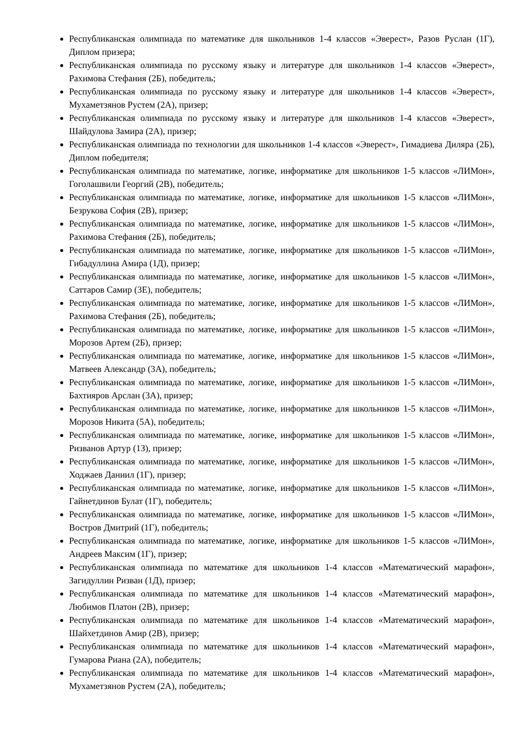Республиканская олимпиада по математике для школьников 1-4 классов «Эверест», Разов Руслан (1Г), Диплом призера;
Республиканская олимпиада по русскому языку и литературе для школьников 1-4 классов «Эверест», Рахимова Стефания (2Б), победитель;
Республиканская олимпиада по русскому языку и литературе для школьников 1-4 классов «Эверест», Мухаметзянов Рустем (2А), призер;
Республиканская олимпиада по русскому языку и литературе для школьников 1-4 классов «Эверест», Шайдулова Замира (2А), призер;
Республиканская олимпиада по технологии для школьников 1-4 классов «Эверест», Гимадиева Диляра (2Б), Диплом победителя;
Республиканская олимпиада по математике, логике, информатике для школьников 1-5 классов «ЛИМон», Гоголашвили Георгий (2В), победитель;
Республиканская олимпиада по математике, логике, информатике для школьников 1-5 классов «ЛИМон», Безрукова София (2В), призер;
Республиканская олимпиада по математике, логике, информатике для школьников 1-5 классов «ЛИМон», Рахимова Стефания (2Б), победитель;
Республиканская олимпиада по математике, логике, информатике для школьников 1-5 классов «ЛИМон», Гибадуллина Амира (1Д), призер;
Республиканская олимпиада по математике, логике, информатике для школьников 1-5 классов «ЛИМон», Саттаров Самир (3Е), победитель;
Республиканская олимпиада по математике, логике, информатике для школьников 1-5 классов «ЛИМон», Рахимова Стефания (2Б), победитель;
Республиканская олимпиада по математике, логике, информатике для школьников 1-5 классов «ЛИМон», Морозов Артем (2Б), призер;
Республиканская олимпиада по математике, логике, информатике для школьников 1-5 классов «ЛИМон», Матвеев Александр (3А), победитель;
Республиканская олимпиада по математике, логике, информатике для школьников 1-5 классов «ЛИМон», Бахтияров Арслан (3А), призер;
Республиканская олимпиада по математике, логике, информатике для школьников 1-5 классов «ЛИМон», Морозов Никита (5А), победитель;
Республиканская олимпиада по математике, логике, информатике для школьников 1-5 классов «ЛИМон», Ризванов Артур (1З), призер;
Республиканская олимпиада по математике, логике, информатике для школьников 1-5 классов «ЛИМон», Ходжаев Даниил (1Г), призер;
Республиканская олимпиада по математике, логике, информатике для школьников 1-5 классов «ЛИМон», Гайнетдинов Булат (1Г), победитель;
Республиканская олимпиада по математике, логике, информатике для школьников 1-5 классов «ЛИМон», Востров Дмитрий (1Г), победитель;
Республиканская олимпиада по математике, логике, информатике для школьников 1-5 классов «ЛИМон», Андреев Максим (1Г), призер;
Республиканская олимпиада по математике для школьников 1-4 классов «Математический марафон», Загидуллин Ризван (1Д), призер;
Республиканская олимпиада по математике для школьников 1-4 классов «Математический марафон», Любимов Платон (2В), призер;
Республиканская олимпиада по математике для школьников 1-4 классов «Математический марафон», Шайхетдинов Амир (2В), призер;
Республиканская олимпиада по математике для школьников 1-4 классов «Математический марафон», Гумарова Риана (2А), победитель;
Республиканская олимпиада по математике для школьников 1-4 классов «Математический марафон», Мухаметзянов Рустем (2А), победитель;